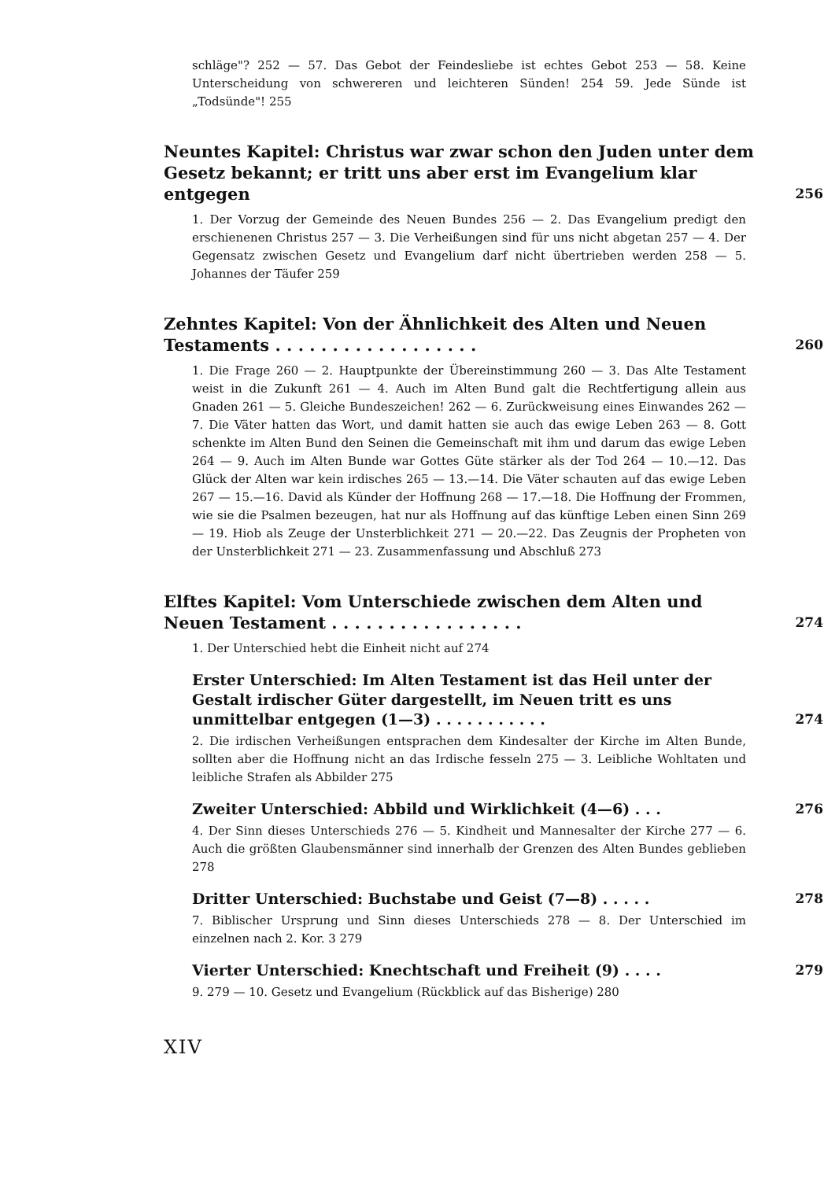schläge"? 252 — 57. Das Gebot der Feindesliebe ist echtes Gebot 253 — 58. Keine Unterscheidung von schwereren und leichteren Sünden! 254 59. Jede Sünde ist „Todsünde"! 255
Neuntes Kapitel: Christus war zwar schon den Juden unter dem Gesetz bekannt; er tritt uns aber erst im Evangelium klar entgegen 256
1. Der Vorzug der Gemeinde des Neuen Bundes 256 — 2. Das Evangelium predigt den erschienenen Christus 257 — 3. Die Verheißungen sind für uns nicht abgetan 257 — 4. Der Gegensatz zwischen Gesetz und Evangelium darf nicht übertrieben werden 258 — 5. Johannes der Täufer 259
Zehntes Kapitel: Von der Ähnlichkeit des Alten und Neuen Testaments . . . . . . . . . . . . . . . . . . 260
1. Die Frage 260 — 2. Hauptpunkte der Übereinstimmung 260 — 3. Das Alte Testament weist in die Zukunft 261 — 4. Auch im Alten Bund galt die Rechtfertigung allein aus Gnaden 261 — 5. Gleiche Bundeszeichen! 262 — 6. Zurückweisung eines Einwandes 262 — 7. Die Väter hatten das Wort, und damit hatten sie auch das ewige Leben 263 — 8. Gott schenkte im Alten Bund den Seinen die Gemeinschaft mit ihm und darum das ewige Leben 264 — 9. Auch im Alten Bunde war Gottes Güte stärker als der Tod 264 — 10.—12. Das Glück der Alten war kein irdisches 265 — 13.—14. Die Väter schauten auf das ewige Leben 267 — 15.—16. David als Künder der Hoffnung 268 — 17.—18. Die Hoffnung der Frommen, wie sie die Psalmen bezeugen, hat nur als Hoffnung auf das künftige Leben einen Sinn 269 — 19. Hiob als Zeuge der Unsterblichkeit 271 — 20.—22. Das Zeugnis der Propheten von der Unsterblichkeit 271 — 23. Zusammenfassung und Abschluß 273
Elftes Kapitel: Vom Unterschiede zwischen dem Alten und Neuen Testament . . . . . . . . . . . . . . . . . 274
1. Der Unterschied hebt die Einheit nicht auf 274
Erster Unterschied: Im Alten Testament ist das Heil unter der Gestalt irdischer Güter dargestellt, im Neuen tritt es uns unmittelbar entgegen (1—3) . . . . . . . . . . . 274
2. Die irdischen Verheißungen entsprachen dem Kindesalter der Kirche im Alten Bunde, sollten aber die Hoffnung nicht an das Irdische fesseln 275 — 3. Leibliche Wohltaten und leibliche Strafen als Abbilder 275
Zweiter Unterschied: Abbild und Wirklichkeit (4—6) . . . 276
4. Der Sinn dieses Unterschieds 276 — 5. Kindheit und Mannesalter der Kirche 277 — 6. Auch die größten Glaubensmänner sind innerhalb der Grenzen des Alten Bundes geblieben 278
Dritter Unterschied: Buchstabe und Geist (7—8) . . . . . 278
7. Biblischer Ursprung und Sinn dieses Unterschieds 278 — 8. Der Unterschied im einzelnen nach 2. Kor. 3 279
Vierter Unterschied: Knechtschaft und Freiheit (9) . . . . 279
9. 279 — 10. Gesetz und Evangelium (Rückblick auf das Bisherige) 280
XIV